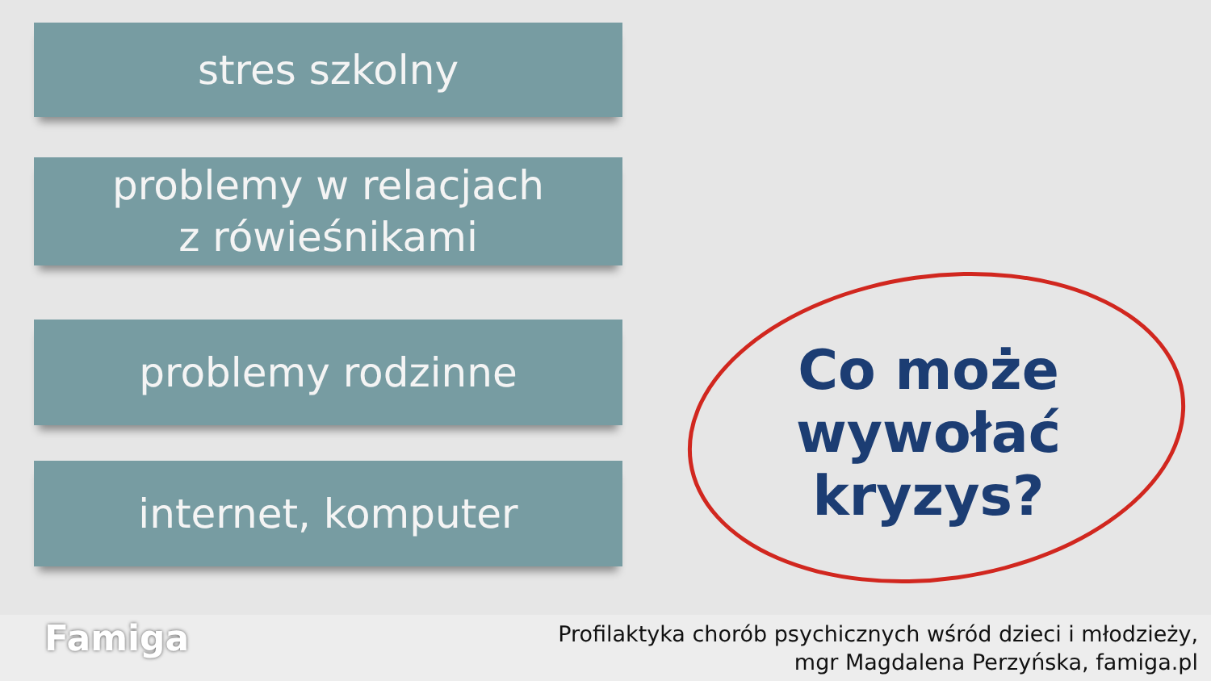stres szkolny
problemy w relacjach
z rówieśnikami
problemy rodzinne
internet, komputer
Co może wywołać kryzys?
Famiga
Profilaktyka chorób psychicznych wśród dzieci i młodzieży,
mgr Magdalena Perzyńska, famiga.pl